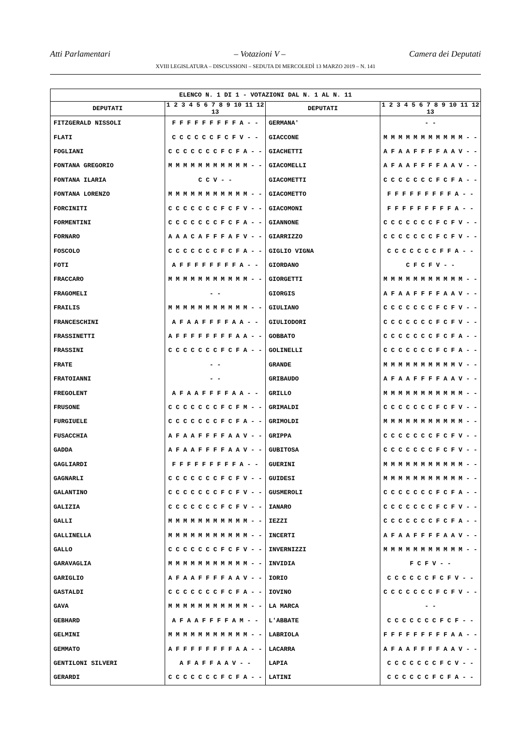Atti Parlamentari – Votazioni V – Camera dei Deputati
XVIII LEGISLATURA – DISCUSSIONI – SEDUTA DI MERCOLEDÌ 13 MARZO 2019 – N. 141
| ELENCO N. 1 DI 1 - VOTAZIONI DAL N. 1 AL N. 11 | | | |
| --- | --- | --- | --- |
| DEPUTATI | 1 2 3 4 5 6 7 8 9 10 11 12 13 | DEPUTATI | 1 2 3 4 5 6 7 8 9 10 11 12 13 |
| FITZGERALD NISSOLI | F F F F F F F F F A - - | GERMANA' | - - |
| FLATI | C C C C C C F C F V - - | GIACCONE | M M M M M M M M M M M - - |
| FOGLIANI | C C C C C C C F C F A - - | GIACHETTI | A F A A F F F F A A V - - |
| FONTANA GREGORIO | M M M M M M M M M M M - - | GIACOMELLI | A F A A F F F F A A V - - |
| FONTANA ILARIA | C C V - - | GIACOMETTI | C C C C C C C F C F A - - |
| FONTANA LORENZO | M M M M M M M M M M M - - | GIACOMETTO | F F F F F F F F F A - - |
| FORCINITI | C C C C C C C F C F V - - | GIACOMONI | F F F F F F F F F A - - |
| FORMENTINI | C C C C C C C F C F A - - | GIANNONE | C C C C C C C F C F V - - |
| FORNARO | A A A C A F F F A F V - - | GIARRIZZO | C C C C C C C F C F V - - |
| FOSCOLO | C C C C C C C F C F A - - | GIGLIO VIGNA | C C C C C C C F F A - - |
| FOTI | A F F F F F F F F A - - | GIORDANO | C F C F V - - |
| FRACCARO | M M M M M M M M M M M - - | GIORGETTI | M M M M M M M M M M M - - |
| FRAGOMELI | - - | GIORGIS | A F A A F F F F A A V - - |
| FRAILIS | M M M M M M M M M M M - - | GIULIANO | C C C C C C C F C F V - - |
| FRANCESCHINI | A F A A F F F F A A - - | GIULIODORI | C C C C C C C F C F V - - |
| FRASSINETTI | A F F F F F F F F A A - - | GOBBATO | C C C C C C C F C F A - - |
| FRASSINI | C C C C C C C F C F A - - | GOLINELLI | C C C C C C C F C F A - - |
| FRATE | - - | GRANDE | M M M M M M M M M M V - - |
| FRATOIANNI | - - | GRIBAUDO | A F A A F F F F A A V - - |
| FREGOLENT | A F A A F F F F A A - - | GRILLO | M M M M M M M M M M M - - |
| FRUSONE | C C C C C C C F C F M - - | GRIMALDI | C C C C C C C F C F V - - |
| FURGIUELE | C C C C C C C F C F A - - | GRIMOLDI | M M M M M M M M M M M - - |
| FUSACCHIA | A F A A F F F F A A V - - | GRIPPA | C C C C C C C F C F V - - |
| GADDA | A F A A F F F F A A V - - | GUBITOSA | C C C C C C C F C F V - - |
| GAGLIARDI | F F F F F F F F F A - - | GUERINI | M M M M M M M M M M M - - |
| GAGNARLI | C C C C C C C F C F V - - | GUIDESI | M M M M M M M M M M M - - |
| GALANTINO | C C C C C C C F C F V - - | GUSMEROLI | C C C C C C C F C F A - - |
| GALIZIA | C C C C C C C F C F V - - | IANARO | C C C C C C C F C F V - - |
| GALLI | M M M M M M M M M M M - - | IEZZI | C C C C C C C F C F A - - |
| GALLINELLA | M M M M M M M M M M M - - | INCERTI | A F A A F F F F A A V - - |
| GALLO | C C C C C C C F C F V - - | INVERNIZZI | M M M M M M M M M M M - - |
| GARAVAGLIA | M M M M M M M M M M M - - | INVIDIA | F C F V - - |
| GARIGLIO | A F A A F F F F A A V - - | IORIO | C C C C C C F C F V - - |
| GASTALDI | C C C C C C C F C F A - - | IOVINO | C C C C C C C F C F V - - |
| GAVA | M M M M M M M M M M M - - | LA MARCA | - - |
| GEBHARD | A F A A F F F F A M - - | L'ABBATE | C C C C C C C F C F - - |
| GELMINI | M M M M M M M M M M M - - | LABRIOLA | F F F F F F F F F A A - - |
| GEMMATO | A F F F F F F F F A A - - | LACARRA | A F A A F F F F A A V - - |
| GENTILONI SILVERI | A F A F F A A V - - | LAPIA | C C C C C C C F C V - - |
| GERARDI | C C C C C C C F C F A - - | LATINI | C C C C C C F C F A - - |